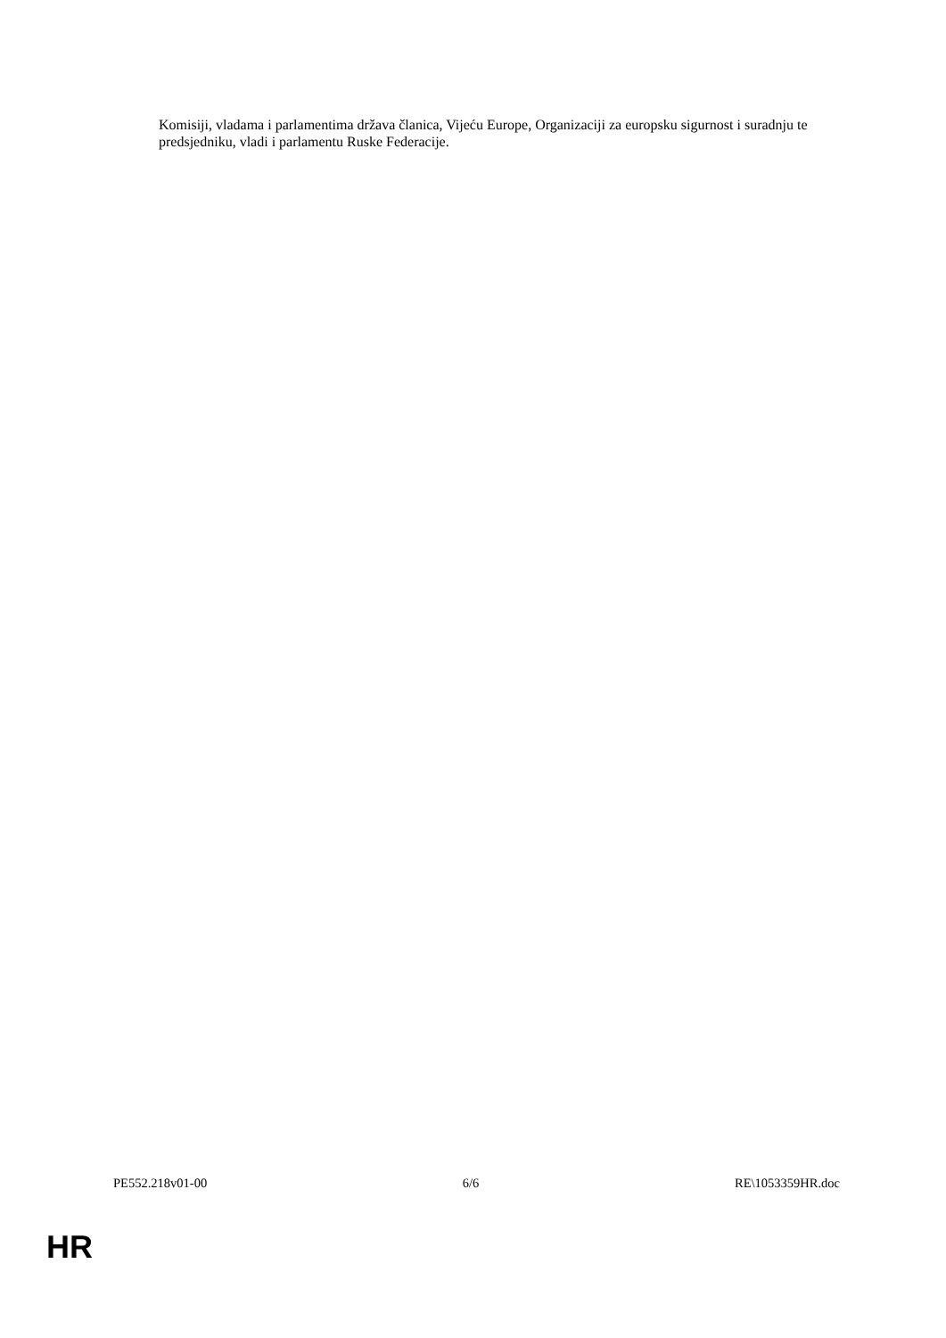Komisiji, vladama i parlamentima država članica, Vijeću Europe, Organizaciji za europsku sigurnost i suradnju te predsjedniku, vladi i parlamentu Ruske Federacije.
PE552.218v01-00 6/6 RE\1053359HR.doc
HR